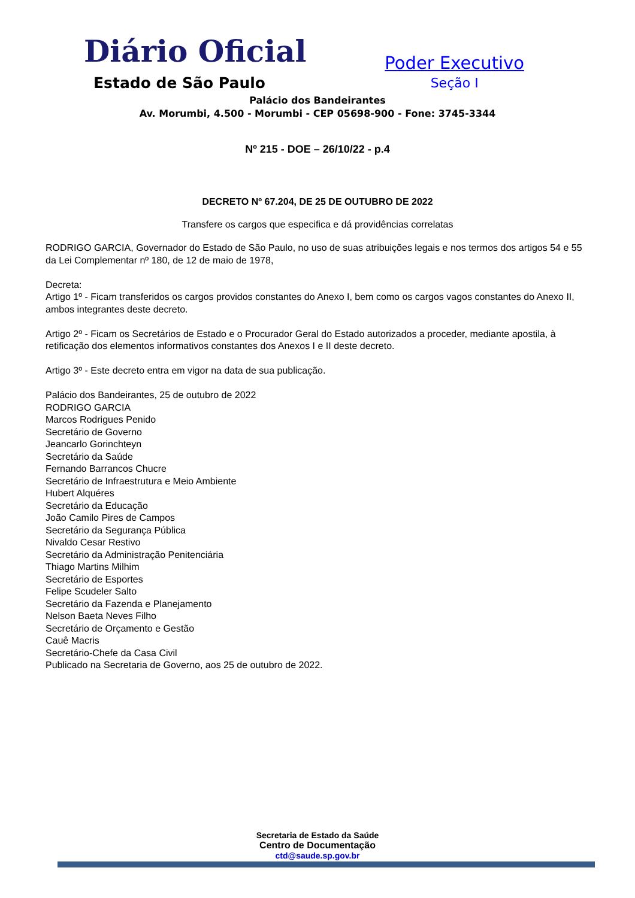Diário Oficial
Estado de São Paulo
Poder Executivo
Seção I
Palácio dos Bandeirantes
Av. Morumbi, 4.500 - Morumbi - CEP 05698-900 - Fone: 3745-3344
Nº 215 - DOE – 26/10/22 - p.4
DECRETO Nº 67.204, DE 25 DE OUTUBRO DE 2022
Transfere os cargos que especifica e dá providências correlatas
RODRIGO GARCIA, Governador do Estado de São Paulo, no uso de suas atribuições legais e nos termos dos artigos 54 e 55 da Lei Complementar nº 180, de 12 de maio de 1978,
Decreta:
Artigo 1º - Ficam transferidos os cargos providos constantes do Anexo I, bem como os cargos vagos constantes do Anexo II, ambos integrantes deste decreto.
Artigo 2º - Ficam os Secretários de Estado e o Procurador Geral do Estado autorizados a proceder, mediante apostila, à retificação dos elementos informativos constantes dos Anexos I e II deste decreto.
Artigo 3º - Este decreto entra em vigor na data de sua publicação.
Palácio dos Bandeirantes, 25 de outubro de 2022
RODRIGO GARCIA
Marcos Rodrigues Penido
Secretário de Governo
Jeancarlo Gorinchteyn
Secretário da Saúde
Fernando Barrancos Chucre
Secretário de Infraestrutura e Meio Ambiente
Hubert Alquéres
Secretário da Educação
João Camilo Pires de Campos
Secretário da Segurança Pública
Nivaldo Cesar Restivo
Secretário da Administração Penitenciária
Thiago Martins Milhim
Secretário de Esportes
Felipe Scudeler Salto
Secretário da Fazenda e Planejamento
Nelson Baeta Neves Filho
Secretário de Orçamento e Gestão
Cauê Macris
Secretário-Chefe da Casa Civil
Publicado na Secretaria de Governo, aos 25 de outubro de 2022.
Secretaria de Estado da Saúde
Centro de Documentação
ctd@saude.sp.gov.br